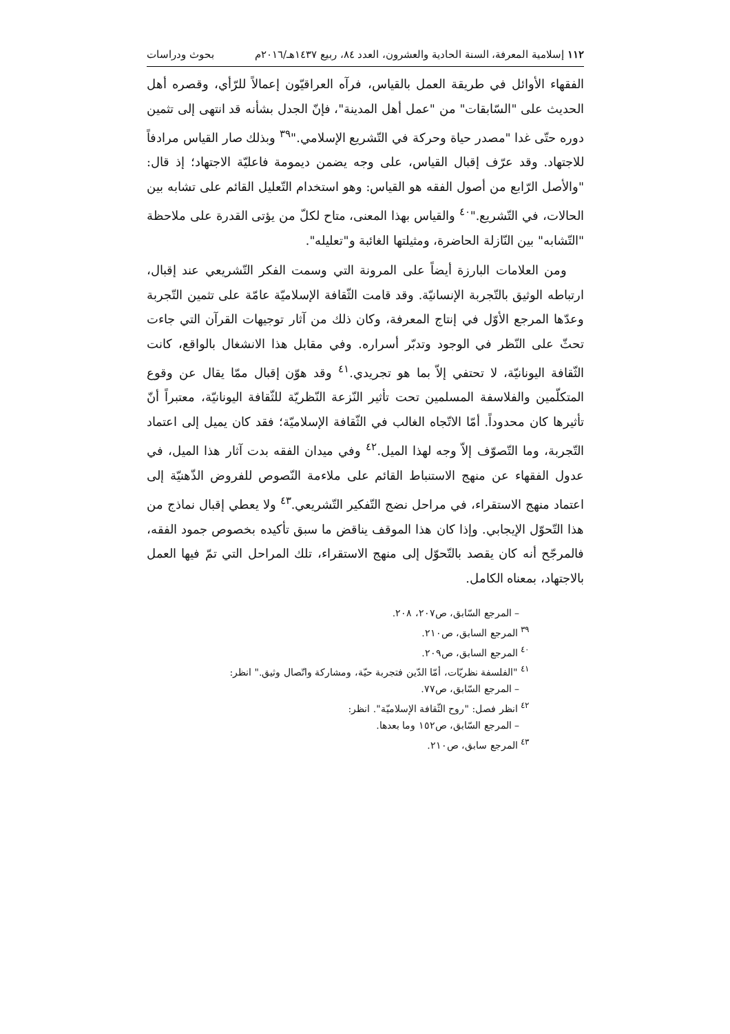١١٢ إسلامية المعرفة، السنة الحادية والعشرون، العدد ٨٤، ربيع ١٤٣٧هـ/٢٠١٦م بحوث ودراسات
الفقهاء الأوائل في طريقة العمل بالقياس، فرآه العراقيّون إعمالاً للرّأي، وقصره أهل الحديث على "السّابقات" من "عمل أهل المدينة"، فإنّ الجدل بشأنه قد انتهى إلى تثمين دوره حتّى غدا "مصدر حياة وحركة في التّشريع الإسلامي."<sup>٣٩</sup> وبذلك صار القياس مرادفاً للاجتهاد. وقد عرّف إقبال القياس، على وجه يضمن ديمومة فاعليّة الاجتهاد؛ إذ قال: "والأصل الرّابع من أصول الفقه هو القياس: وهو استخدام التّعليل القائم على تشابه بين الحالات، في التّشريع."<sup>٤٠</sup> والقياس بهذا المعنى، متاح لكلّ من يؤتى القدرة على ملاحظة "التّشابه" بين النّازلة الحاضرة، ومثيلتها الغائبة و"تعليله".
ومن العلامات البارزة أيضاً على المرونة التي وسمت الفكر التّشريعي عند إقبال، ارتباطه الوثيق بالتّجربة الإنسانيّة. وقد قامت الثّقافة الإسلاميّة عامّة على تثمين التّجربة وعدّها المرجع الأوّل في إنتاج المعرفة، وكان ذلك من آثار توجيهات القرآن التي جاءت تحثّ على النّظر في الوجود وتدبّر أسراره. وفي مقابل هذا الانشغال بالواقع، كانت الثّقافة اليونانيّة، لا تحتفي إلاّ بما هو تجريدي.<sup>٤١</sup> وقد هوّن إقبال ممّا يقال عن وقوع المتكلّمين والفلاسفة المسلمين تحت تأثير النّزعة النّظريّة للثّقافة اليونانيّة، معتبراً أنّ تأثيرها كان محدوداً. أمّا الاتّجاه الغالب في الثّقافة الإسلاميّة؛ فقد كان يميل إلى اعتماد التّجربة، وما التّصوّف إلاّ وجه لهذا الميل.<sup>٤٢</sup> وفي ميدان الفقه بدت آثار هذا الميل، في عدول الفقهاء عن منهج الاستنباط القائم على ملاءمة النّصوص للفروض الذّهنيّة إلى اعتماد منهج الاستقراء، في مراحل نضج التّفكير التّشريعي.<sup>٤٣</sup> ولا يعطي إقبال نماذج من هذا التّحوّل الإيجابي. وإذا كان هذا الموقف يناقض ما سبق تأكيده بخصوص جمود الفقه، فالمرجّح أنه كان يقصد بالتّحوّل إلى منهج الاستقراء، تلك المراحل التي تمّ فيها العمل بالاجتهاد، بمعناه الكامل.
– المرجع السّابق، ص٢٠٧، ٢٠٨.
<sup>٣٩</sup> المرجع السابق، ص٢١٠.
<sup>٤٠</sup> المرجع السابق، ص٢٠٩.
<sup>٤١</sup> "الفلسفة نظريّات، أمّا الدّين فتجربة حيّة، ومشاركة واتّصال وثيق." انظر:
– المرجع السّابق، ص٧٧.
<sup>٤٢</sup> انظر فصل: "روح الثّقافة الإسلاميّة". انظر:
– المرجع السّابق، ص١٥٢ وما بعدها.
<sup>٤٣</sup> المرجع سابق، ص٢١٠.